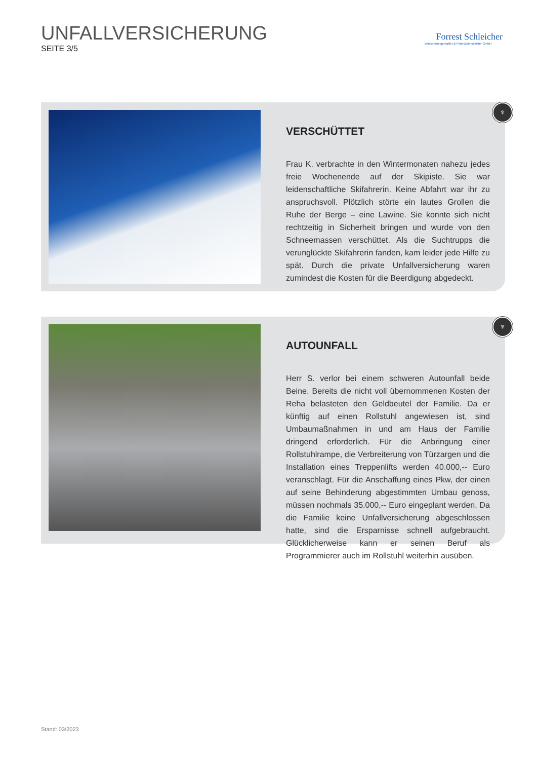UNFALLVERSICHERUNG
SEITE 3/5
Forrest Schleicher
Versicherungsmakler & Finanzdienstleister GmbH
♆
VERSCHÜTTET
Frau K. verbrachte in den Wintermonaten nahezu jedes freie Wochenende auf der Skipiste. Sie war leidenschaftliche Skifahrerin. Keine Abfahrt war ihr zu anspruchsvoll. Plötzlich störte ein lautes Grollen die Ruhe der Berge – eine Lawine. Sie konnte sich nicht rechtzeitig in Sicherheit bringen und wurde von den Schneemassen verschüttet. Als die Suchtrupps die verunglückte Skifahrerin fanden, kam leider jede Hilfe zu spät. Durch die private Unfallversicherung waren zumindest die Kosten für die Beerdigung abgedeckt.
♆
AUTOUNFALL
Herr S. verlor bei einem schweren Autounfall beide Beine. Bereits die nicht voll übernommenen Kosten der Reha belasteten den Geldbeutel der Familie. Da er künftig auf einen Rollstuhl angewiesen ist, sind Umbaumaßnahmen in und am Haus der Familie dringend erforderlich. Für die Anbringung einer Rollstuhlrampe, die Verbreiterung von Türzargen und die Installation eines Treppenlifts werden 40.000,-- Euro veranschlagt. Für die Anschaffung eines Pkw, der einen auf seine Behinderung abgestimmten Umbau genoss, müssen nochmals 35.000,-- Euro eingeplant werden. Da die Familie keine Unfallversicherung abgeschlossen hatte, sind die Ersparnisse schnell aufgebraucht. Glücklicherweise kann er seinen Beruf als Programmierer auch im Rollstuhl weiterhin ausüben.
Stand: 03/2023